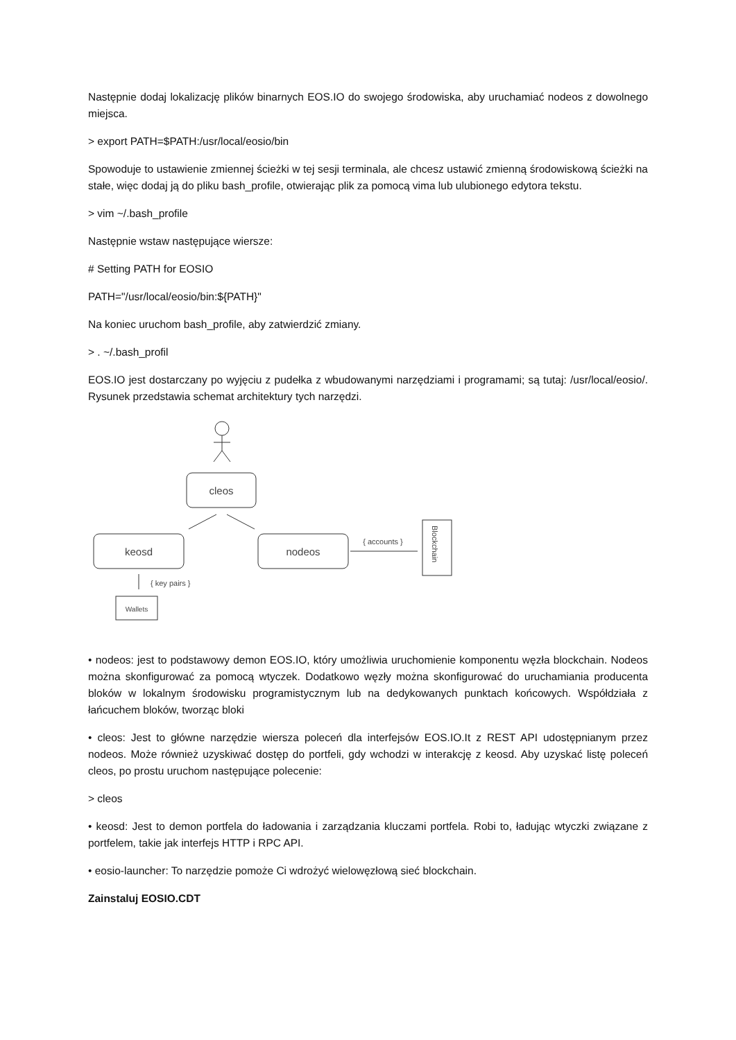Następnie dodaj lokalizację plików binarnych EOS.IO do swojego środowiska, aby uruchamiać nodeos z dowolnego miejsca.
> export PATH=$PATH:/usr/local/eosio/bin
Spowoduje to ustawienie zmiennej ścieżki w tej sesji terminala, ale chcesz ustawić zmienną środowiskową ścieżki na stałe, więc dodaj ją do pliku bash_profile, otwierając plik za pomocą vima lub ulubionego edytora tekstu.
> vim ~/.bash_profile
Następnie wstaw następujące wiersze:
# Setting PATH for EOSIO
PATH="/usr/local/eosio/bin:${PATH}"
Na koniec uruchom bash_profile, aby zatwierdzić zmiany.
> . ~/.bash_profil
EOS.IO jest dostarczany po wyjęciu z pudełka z wbudowanymi narzędziami i programami; są tutaj: /usr/local/eosio/. Rysunek przedstawia schemat architektury tych narzędzi.
cleos
keosd
nodeos
{ accounts }
Blockchain
{ key pairs }
Wallets
• nodeos: jest to podstawowy demon EOS.IO, który umożliwia uruchomienie komponentu węzła blockchain. Nodeos można skonfigurować za pomocą wtyczek. Dodatkowo węzły można skonfigurować do uruchamiania producenta bloków w lokalnym środowisku programistycznym lub na dedykowanych punktach końcowych. Współdziała z łańcuchem bloków, tworząc bloki
• cleos: Jest to główne narzędzie wiersza poleceń dla interfejsów EOS.IO.It z REST API udostępnianym przez nodeos. Może również uzyskiwać dostęp do portfeli, gdy wchodzi w interakcję z keosd. Aby uzyskać listę poleceń cleos, po prostu uruchom następujące polecenie:
> cleos
• keosd: Jest to demon portfela do ładowania i zarządzania kluczami portfela. Robi to, ładując wtyczki związane z portfelem, takie jak interfejs HTTP i RPC API.
• eosio-launcher: To narzędzie pomoże Ci wdrożyć wielowęzłową sieć blockchain.
Zainstaluj EOSIO.CDT